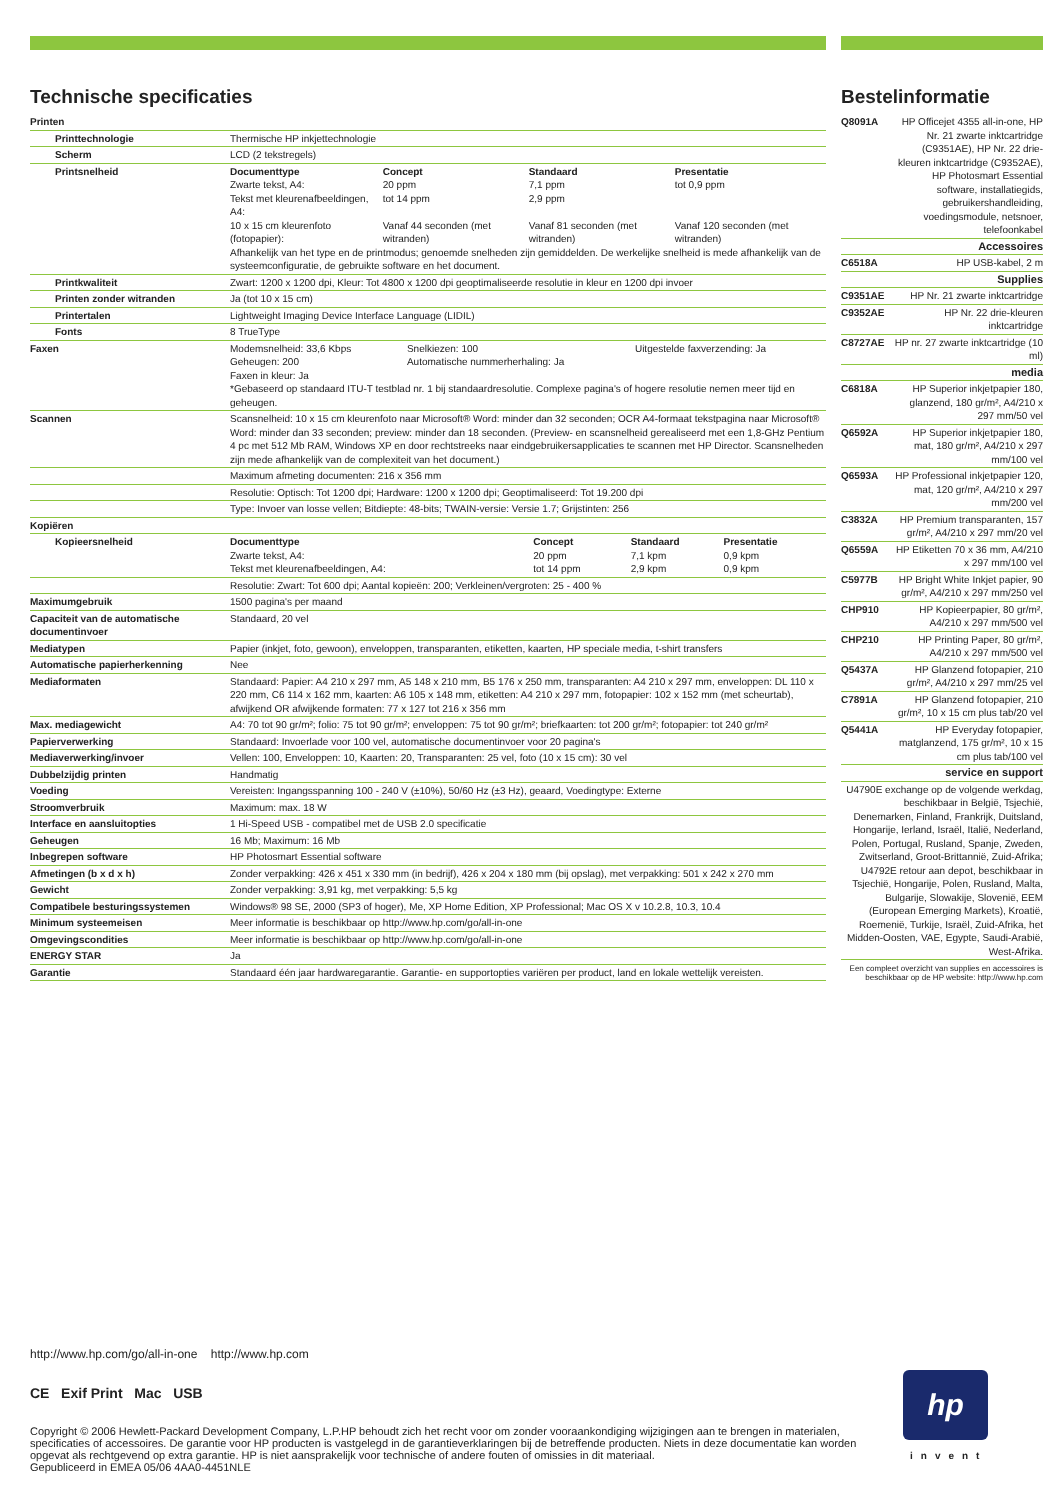Technische specificaties
| Printen | |
| Printtechnologie | Thermische HP inkjettechnologie |
| Scherm | LCD (2 tekstregels) |
| Printsnelheid | / Documenttype / Concept / Standaard / Presentatie / / --- / --- / --- / --- / / Zwarte tekst, A4: / 20 ppm / 7,1 ppm / tot 0,9 ppm / / Tekst met kleurenafbeeldingen, A4: / tot 14 ppm / 2,9 ppm / / / 10 x 15 cm kleurenfoto (fotopapier): / Vanaf 44 seconden (met witranden) / Vanaf 81 seconden (met witranden) / Vanaf 120 seconden (met witranden) / Afhankelijk van het type en de printmodus; genoemde snelheden zijn gemiddelden. De werkelijke snelheid is mede afhankelijk van de systeemconfiguratie, de gebruikte software en het document. |
| Printkwaliteit | Zwart: 1200 x 1200 dpi, Kleur: Tot 4800 x 1200 dpi geoptimaliseerde resolutie in kleur en 1200 dpi invoer |
| Printen zonder witranden | Ja (tot 10 x 15 cm) |
| Printertalen | Lightweight Imaging Device Interface Language (LIDIL) |
| Fonts | 8 TrueType |
| Faxen | / Modemsnelheid: 33,6 Kbps / Snelkiezen: 100 / Uitgestelde faxverzending: Ja / / Geheugen: 200 / Automatische nummerherhaling: Ja / / / Faxen in kleur: Ja / / / *Gebaseerd op standaard ITU-T testblad nr. 1 bij standaardresolutie. Complexe pagina's of hogere resolutie nemen meer tijd en geheugen. |
| Scannen | Scansnelheid: 10 x 15 cm kleurenfoto naar Microsoft® Word: minder dan 32 seconden; OCR A4-formaat tekstpagina naar Microsoft® Word: minder dan 33 seconden; preview: minder dan 18 seconden. (Preview- en scansnelheid gerealiseerd met een 1,8-GHz Pentium 4 pc met 512 Mb RAM, Windows XP en door rechtstreeks naar eindgebruikersapplicaties te scannen met HP Director. Scansnelheden zijn mede afhankelijk van de complexiteit van het document.) |
| | Maximum afmeting documenten: 216 x 356 mm |
| | Resolutie: Optisch: Tot 1200 dpi; Hardware: 1200 x 1200 dpi; Geoptimaliseerd: Tot 19.200 dpi |
| | Type: Invoer van losse vellen; Bitdiepte: 48-bits; TWAIN-versie: Versie 1.7; Grijstinten: 256 |
| Kopiëren | |
| Kopieersnelheid | / Documenttype / Concept / Standaard / Presentatie / / --- / --- / --- / --- / / Zwarte tekst, A4: / 20 ppm / 7,1 kpm / 0,9 kpm / / Tekst met kleurenafbeeldingen, A4: / tot 14 ppm / 2,9 kpm / 0,9 kpm / |
| | Resolutie: Zwart: Tot 600 dpi; Aantal kopieën: 200; Verkleinen/vergroten: 25 - 400 % |
| Maximumgebruik | 1500 pagina's per maand |
| Capaciteit van de automatische documentinvoer | Standaard, 20 vel |
| Mediatypen | Papier (inkjet, foto, gewoon), enveloppen, transparanten, etiketten, kaarten, HP speciale media, t-shirt transfers |
| Automatische papierherkenning | Nee |
| Mediaformaten | Standaard: Papier: A4 210 x 297 mm, A5 148 x 210 mm, B5 176 x 250 mm, transparanten: A4 210 x 297 mm, enveloppen: DL 110 x 220 mm, C6 114 x 162 mm, kaarten: A6 105 x 148 mm, etiketten: A4 210 x 297 mm, fotopapier: 102 x 152 mm (met scheurtab), afwijkend OR afwijkende formaten: 77 x 127 tot 216 x 356 mm |
| Max. mediagewicht | A4: 70 tot 90 gr/m²; folio: 75 tot 90 gr/m²; enveloppen: 75 tot 90 gr/m²; briefkaarten: tot 200 gr/m²; fotopapier: tot 240 gr/m² |
| Papierverwerking | Standaard: Invoerlade voor 100 vel, automatische documentinvoer voor 20 pagina's |
| Mediaverwerking/invoer | Vellen: 100, Enveloppen: 10, Kaarten: 20, Transparanten: 25 vel, foto (10 x 15 cm): 30 vel |
| Dubbelzijdig printen | Handmatig |
| Voeding | Vereisten: Ingangsspanning 100 - 240 V (±10%), 50/60 Hz (±3 Hz), geaard, Voedingtype: Externe |
| Stroomverbruik | Maximum: max. 18 W |
| Interface en aansluitopties | 1 Hi-Speed USB - compatibel met de USB 2.0 specificatie |
| Geheugen | 16 Mb; Maximum: 16 Mb |
| Inbegrepen software | HP Photosmart Essential software |
| Afmetingen (b x d x h) | Zonder verpakking: 426 x 451 x 330 mm (in bedrijf), 426 x 204 x 180 mm (bij opslag), met verpakking: 501 x 242 x 270 mm |
| Gewicht | Zonder verpakking: 3,91 kg, met verpakking: 5,5 kg |
| Compatibele besturingssystemen | Windows® 98 SE, 2000 (SP3 of hoger), Me, XP Home Edition, XP Professional; Mac OS X v 10.2.8, 10.3, 10.4 |
| Minimum systeemeisen | Meer informatie is beschikbaar op http://www.hp.com/go/all-in-one |
| Omgevingscondities | Meer informatie is beschikbaar op http://www.hp.com/go/all-in-one |
| ENERGY STAR | Ja |
| Garantie | Standaard één jaar hardwaregarantie. Garantie- en supportopties variëren per product, land en lokale wettelijk vereisten. |
Bestelinformatie
| Q8091A | HP Officejet 4355 all-in-one, HP Nr. 21 zwarte inktcartridge (C9351AE), HP Nr. 22 drie-kleuren inktcartridge (C9352AE), HP Photosmart Essential software, installatiegids, gebruikershandleiding, voedingsmodule, netsnoer, telefoonkabel |
| Accessoires | |
| C6518A | HP USB-kabel, 2 m |
| Supplies | |
| C9351AE | HP Nr. 21 zwarte inktcartridge |
| C9352AE | HP Nr. 22 drie-kleuren inktcartridge |
| C8727AE | HP nr. 27 zwarte inktcartridge (10 ml) |
| media | |
| C6818A | HP Superior inkjetpapier 180, glanzend, 180 gr/m², A4/210 x 297 mm/50 vel |
| Q6592A | HP Superior inkjetpapier 180, mat, 180 gr/m², A4/210 x 297 mm/100 vel |
| Q6593A | HP Professional inkjetpapier 120, mat, 120 gr/m², A4/210 x 297 mm/200 vel |
| C3832A | HP Premium transparanten, 157 gr/m², A4/210 x 297 mm/20 vel |
| Q6559A | HP Etiketten 70 x 36 mm, A4/210 x 297 mm/100 vel |
| C5977B | HP Bright White Inkjet papier, 90 gr/m², A4/210 x 297 mm/250 vel |
| CHP910 | HP Kopieerpapier, 80 gr/m², A4/210 x 297 mm/500 vel |
| CHP210 | HP Printing Paper, 80 gr/m², A4/210 x 297 mm/500 vel |
| Q5437A | HP Glanzend fotopapier, 210 gr/m², A4/210 x 297 mm/25 vel |
| C7891A | HP Glanzend fotopapier, 210 gr/m², 10 x 15 cm plus tab/20 vel |
| Q5441A | HP Everyday fotopapier, matglanzend, 175 gr/m², 10 x 15 cm plus tab/100 vel |
| service en support | |
| U4790E exchange op de volgende werkdag, beschikbaar in België, Tsjechië, Denemarken, Finland, Frankrijk, Duitsland, Hongarije, Ierland, Israël, Italië, Nederland, Polen, Portugal, Rusland, Spanje, Zweden, Zwitserland, Groot-Brittannië, Zuid-Afrika; U4792E retour aan depot, beschikbaar in Tsjechië, Hongarije, Polen, Rusland, Malta, Bulgarije, Slowakije, Slovenië, EEM (European Emerging Markets), Kroatië, Roemenië, Turkije, Israël, Zuid-Afrika, het Midden-Oosten, VAE, Egypte, Saudi-Arabië, West-Afrika. | |
Een compleet overzicht van supplies en accessoires is beschikbaar op de HP website: http://www.hp.com
http://www.hp.com/go/all-in-one http://www.hp.com
CE Exif Print Mac USB
Copyright © 2006 Hewlett-Packard Development Company, L.P.HP behoudt zich het recht voor om zonder vooraankondiging wijzigingen aan te brengen in materialen, specificaties of accessoires. De garantie voor HP producten is vastgelegd in de garantieverklaringen bij de betreffende producten. Niets in deze documentatie kan worden opgevat als rechtgevend op extra garantie. HP is niet aansprakelijk voor technische of andere fouten of omissies in dit materiaal.
Gepubliceerd in EMEA 05/06 4AA0-4451NLE
hp
invent